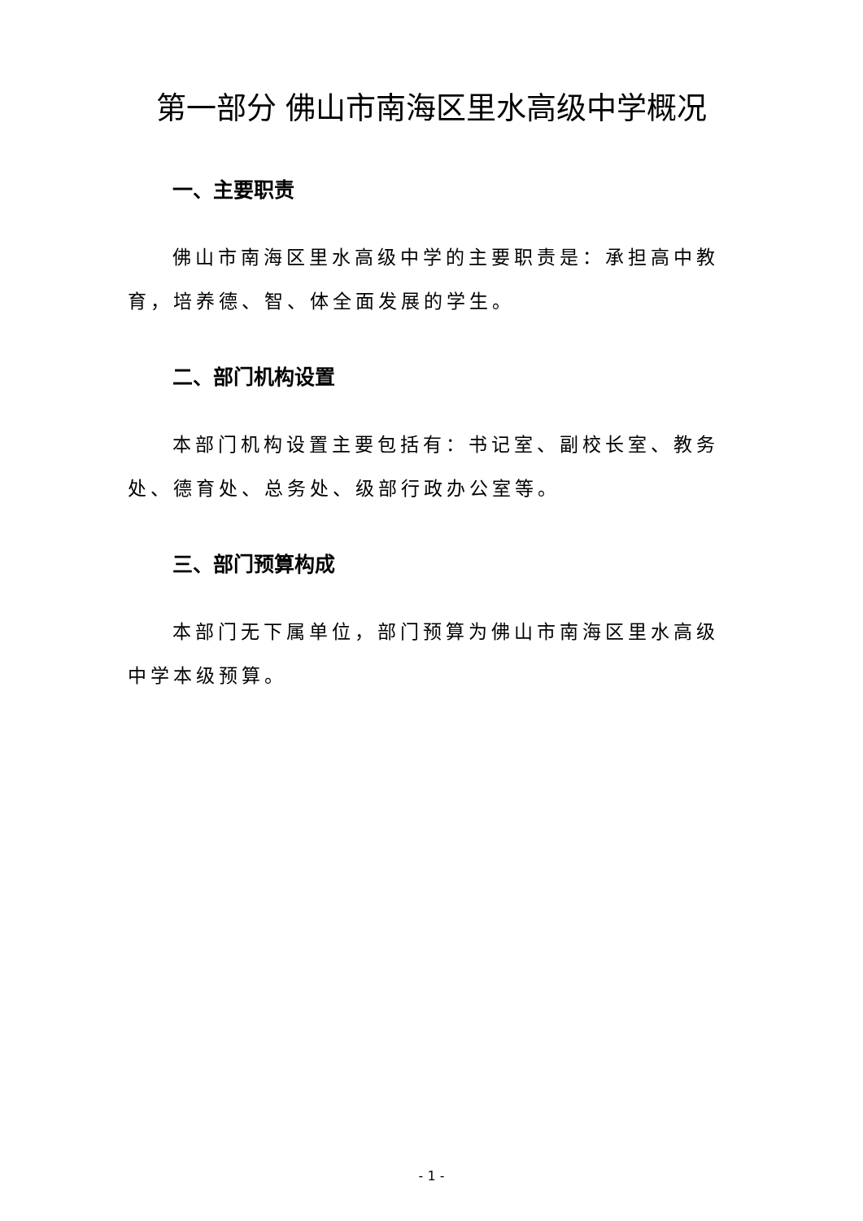第一部分 佛山市南海区里水高级中学概况
一、主要职责
佛山市南海区里水高级中学的主要职责是：承担高中教育，培养德、智、体全面发展的学生。
二、部门机构设置
本部门机构设置主要包括有：书记室、副校长室、教务处、德育处、总务处、级部行政办公室等。
三、部门预算构成
本部门无下属单位，部门预算为佛山市南海区里水高级中学本级预算。
- 1 -